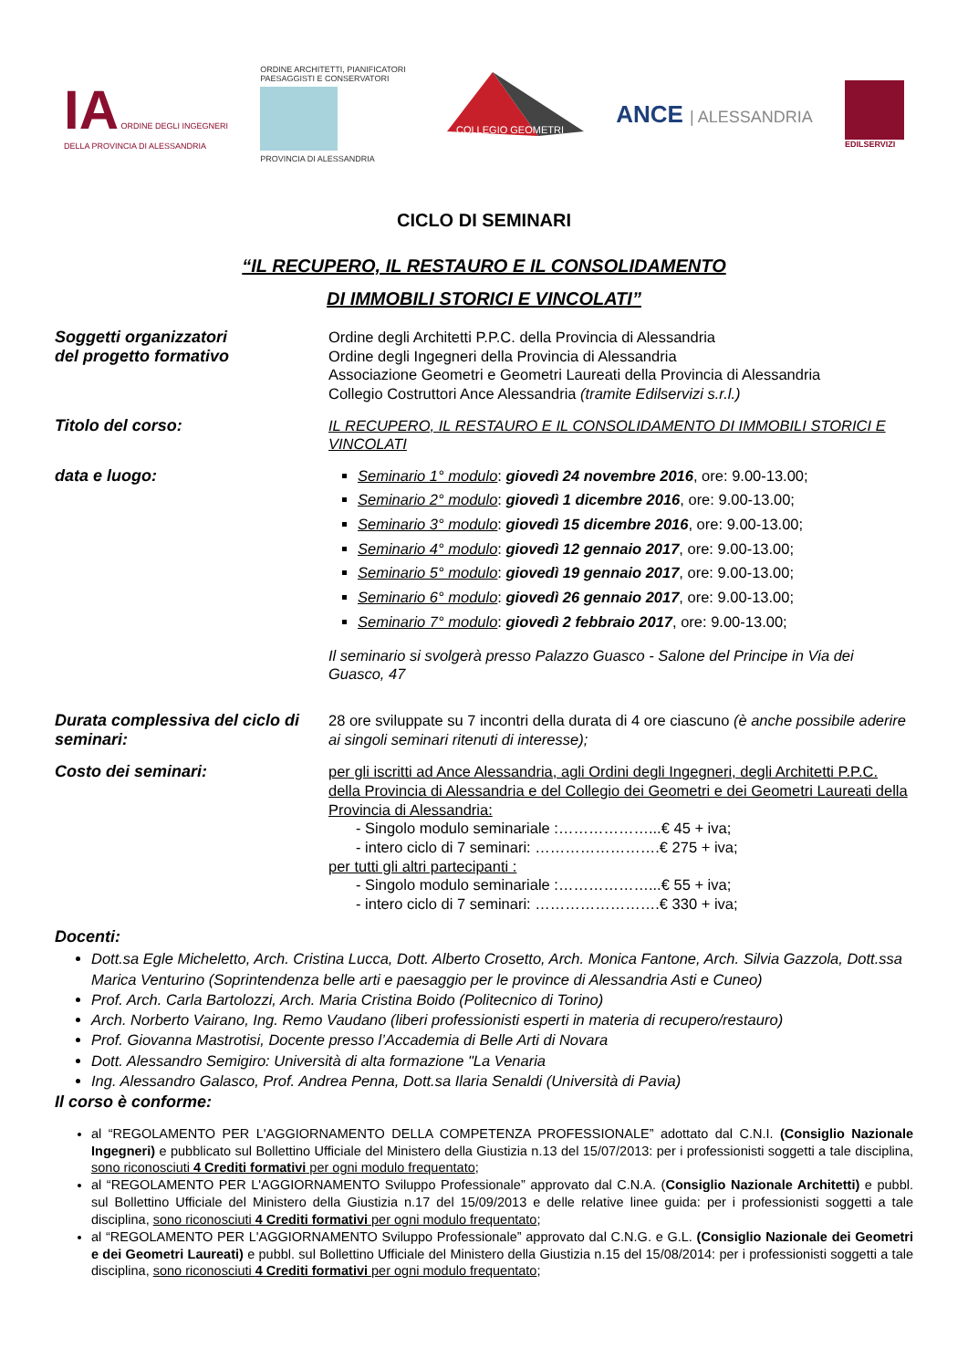IA ORDINE DEGLI INGEGNERI
DELLA PROVINCIA DI ALESSANDRIA
ORDINE ARCHITETTI, PIANIFICATORI
PAESAGGISTI E CONSERVATORI
PROVINCIA DI ALESSANDRIA
COLLEGIO GEOMETRI
ANCE | ALESSANDRIA
EDILSERVIZI
CICLO DI SEMINARI
“IL RECUPERO, IL RESTAURO E IL CONSOLIDAMENTO
DI IMMOBILI STORICI E VINCOLATI”
Soggetti organizzatori
del progetto formativo
Ordine degli Architetti P.P.C. della Provincia di Alessandria
Ordine degli Ingegneri della Provincia di Alessandria
Associazione Geometri e Geometri Laureati della Provincia di Alessandria
Collegio Costruttori Ance Alessandria (tramite Edilservizi s.r.l.)
Titolo del corso:
IL RECUPERO, IL RESTAURO E IL CONSOLIDAMENTO DI IMMOBILI STORICI E VINCOLATI
data e luogo:
Seminario 1° modulo: giovedì 24 novembre 2016, ore: 9.00-13.00;
Seminario 2° modulo: giovedì 1 dicembre 2016, ore: 9.00-13.00;
Seminario 3° modulo: giovedì 15 dicembre 2016, ore: 9.00-13.00;
Seminario 4° modulo: giovedì 12 gennaio 2017, ore: 9.00-13.00;
Seminario 5° modulo: giovedì 19 gennaio 2017, ore: 9.00-13.00;
Seminario 6° modulo: giovedì 26 gennaio 2017, ore: 9.00-13.00;
Seminario 7° modulo: giovedì 2 febbraio 2017, ore: 9.00-13.00;
Il seminario si svolgerà presso Palazzo Guasco - Salone del Principe in Via dei Guasco, 47
Durata complessiva del ciclo di seminari:
28 ore sviluppate su 7 incontri della durata di 4 ore ciascuno (è anche possibile aderire ai singoli seminari ritenuti di interesse);
Costo dei seminari:
per gli iscritti ad Ance Alessandria, agli Ordini degli Ingegneri, degli Architetti P.P.C. della Provincia di Alessandria e del Collegio dei Geometri e dei Geometri Laureati della Provincia di Alessandria:
- Singolo modulo seminariale :………………...€ 45 + iva;
- intero ciclo di 7 seminari: …………………….€ 275 + iva;
per tutti gli altri partecipanti :
- Singolo modulo seminariale :………………...€ 55 + iva;
- intero ciclo di 7 seminari: …………………….€ 330 + iva;
Docenti:
Dott.sa Egle Micheletto, Arch. Cristina Lucca, Dott. Alberto Crosetto, Arch. Monica Fantone, Arch. Silvia Gazzola, Dott.ssa Marica Venturino (Soprintendenza belle arti e paesaggio per le province di Alessandria Asti e Cuneo)
Prof. Arch. Carla Bartolozzi, Arch. Maria Cristina Boido (Politecnico di Torino)
Arch. Norberto Vairano, Ing. Remo Vaudano (liberi professionisti esperti in materia di recupero/restauro)
Prof. Giovanna Mastrotisi, Docente presso l’Accademia di Belle Arti di Novara
Dott. Alessandro Semigiro: Università di alta formazione "La Venaria
Ing. Alessandro Galasco, Prof. Andrea Penna, Dott.sa Ilaria Senaldi (Università di Pavia)
Il corso è conforme:
al “REGOLAMENTO PER L'AGGIORNAMENTO DELLA COMPETENZA PROFESSIONALE” adottato dal C.N.I. (Consiglio Nazionale Ingegneri) e pubblicato sul Bollettino Ufficiale del Ministero della Giustizia n.13 del 15/07/2013: per i professionisti soggetti a tale disciplina, sono riconosciuti 4 Crediti formativi per ogni modulo frequentato;
al “REGOLAMENTO PER L'AGGIORNAMENTO Sviluppo Professionale” approvato dal C.N.A. (Consiglio Nazionale Architetti) e pubbl. sul Bollettino Ufficiale del Ministero della Giustizia n.17 del 15/09/2013 e delle relative linee guida: per i professionisti soggetti a tale disciplina, sono riconosciuti 4 Crediti formativi per ogni modulo frequentato;
al “REGOLAMENTO PER L'AGGIORNAMENTO Sviluppo Professionale” approvato dal C.N.G. e G.L. (Consiglio Nazionale dei Geometri e dei Geometri Laureati) e pubbl. sul Bollettino Ufficiale del Ministero della Giustizia n.15 del 15/08/2014: per i professionisti soggetti a tale disciplina, sono riconosciuti 4 Crediti formativi per ogni modulo frequentato;